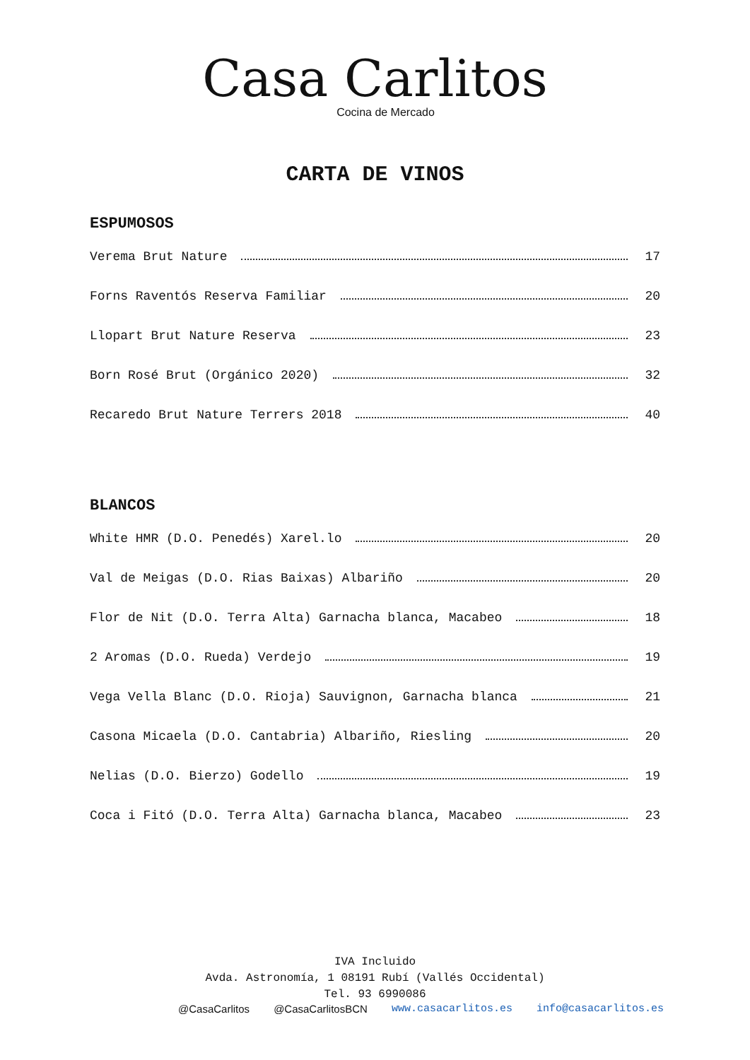Casa Carlitos
Cocina de Mercado
CARTA DE VINOS
ESPUMOSOS
Verema Brut Nature 17
Forns Raventós Reserva Familiar 20
Llopart Brut Nature Reserva 23
Born Rosé Brut (Orgánico 2020) 32
Recaredo Brut Nature Terrers 2018 40
BLANCOS
White HMR (D.O. Penedés) Xarel.lo 20
Val de Meigas (D.O. Rias Baixas) Albariño 20
Flor de Nit (D.O. Terra Alta) Garnacha blanca, Macabeo 18
2 Aromas (D.O. Rueda) Verdejo 19
Vega Vella Blanc (D.O. Rioja) Sauvignon, Garnacha blanca 21
Casona Micaela (D.O. Cantabria) Albariño, Riesling 20
Nelias (D.O. Bierzo) Godello 19
Coca i Fitó (D.O. Terra Alta) Garnacha blanca, Macabeo 23
IVA Incluido
Avda. Astronomía, 1 08191 Rubí (Vallés Occidental)
Tel. 93 6990086
@CasaCarlitos @CasaCarlitosBCN www.casacarlitos.es info@casacarlitos.es